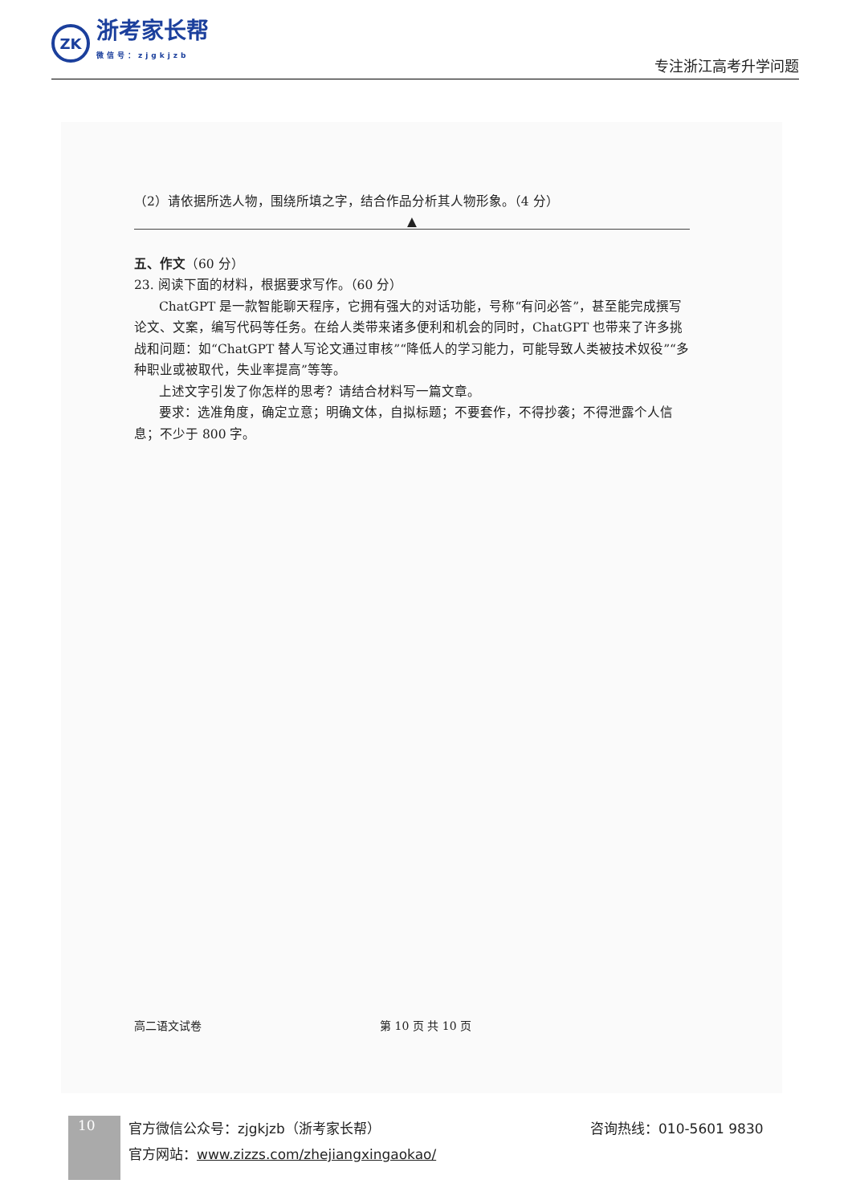ZK
浙考家长帮
微信号：zjgkjzb
专注浙江高考升学问题
（2）请依据所选人物，围绕所填之字，结合作品分析其人物形象。（4 分）
▲
五、作文（60 分）
23. 阅读下面的材料，根据要求写作。（60 分）
ChatGPT 是一款智能聊天程序，它拥有强大的对话功能，号称“有问必答”，甚至能完成撰写论文、文案，编写代码等任务。在给人类带来诸多便利和机会的同时，ChatGPT 也带来了许多挑战和问题：如“ChatGPT 替人写论文通过审核”“降低人的学习能力，可能导致人类被技术奴役”“多种职业或被取代，失业率提高”等等。
上述文字引发了你怎样的思考？请结合材料写一篇文章。
要求：选准角度，确定立意；明确文体，自拟标题；不要套作，不得抄袭；不得泄露个人信息；不少于 800 字。
高二语文试卷 第 10 页 共 10 页
10
官方微信公众号：zjgkjzb（浙考家长帮）
官方网站：www.zizzs.com/zhejiangxingaokao/
咨询热线：010-5601 9830